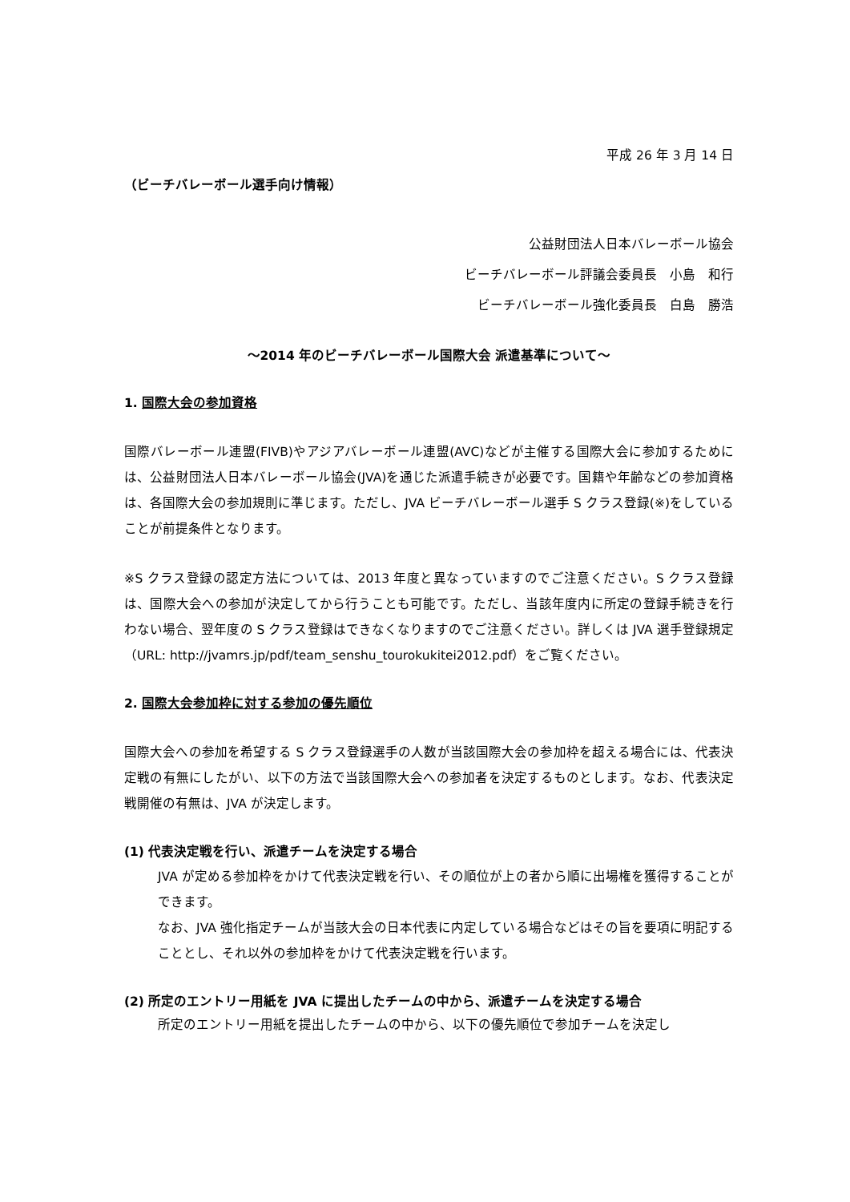平成 26 年 3 月 14 日
（ビーチバレーボール選手向け情報）
公益財団法人日本バレーボール協会
ビーチバレーボール評議会委員長　小島　和行
ビーチバレーボール強化委員長　白島　勝浩
～2014 年のビーチバレーボール国際大会 派遣基準について～
1. 国際大会の参加資格
国際バレーボール連盟(FIVB)やアジアバレーボール連盟(AVC)などが主催する国際大会に参加するためには、公益財団法人日本バレーボール協会(JVA)を通じた派遣手続きが必要です。国籍や年齢などの参加資格は、各国際大会の参加規則に準じます。ただし、JVA ビーチバレーボール選手 S クラス登録(※)をしていることが前提条件となります。
※S クラス登録の認定方法については、2013 年度と異なっていますのでご注意ください。S クラス登録は、国際大会への参加が決定してから行うことも可能です。ただし、当該年度内に所定の登録手続きを行わない場合、翌年度の S クラス登録はできなくなりますのでご注意ください。詳しくは JVA 選手登録規定（URL: http://jvamrs.jp/pdf/team_senshu_tourokukitei2012.pdf）をご覧ください。
2. 国際大会参加枠に対する参加の優先順位
国際大会への参加を希望する S クラス登録選手の人数が当該国際大会の参加枠を超える場合には、代表決定戦の有無にしたがい、以下の方法で当該国際大会への参加者を決定するものとします。なお、代表決定戦開催の有無は、JVA が決定します。
(1) 代表決定戦を行い、派遣チームを決定する場合
JVA が定める参加枠をかけて代表決定戦を行い、その順位が上の者から順に出場権を獲得することができます。
なお、JVA 強化指定チームが当該大会の日本代表に内定している場合などはその旨を要項に明記することとし、それ以外の参加枠をかけて代表決定戦を行います。
(2) 所定のエントリー用紙を JVA に提出したチームの中から、派遣チームを決定する場合
所定のエントリー用紙を提出したチームの中から、以下の優先順位で参加チームを決定し